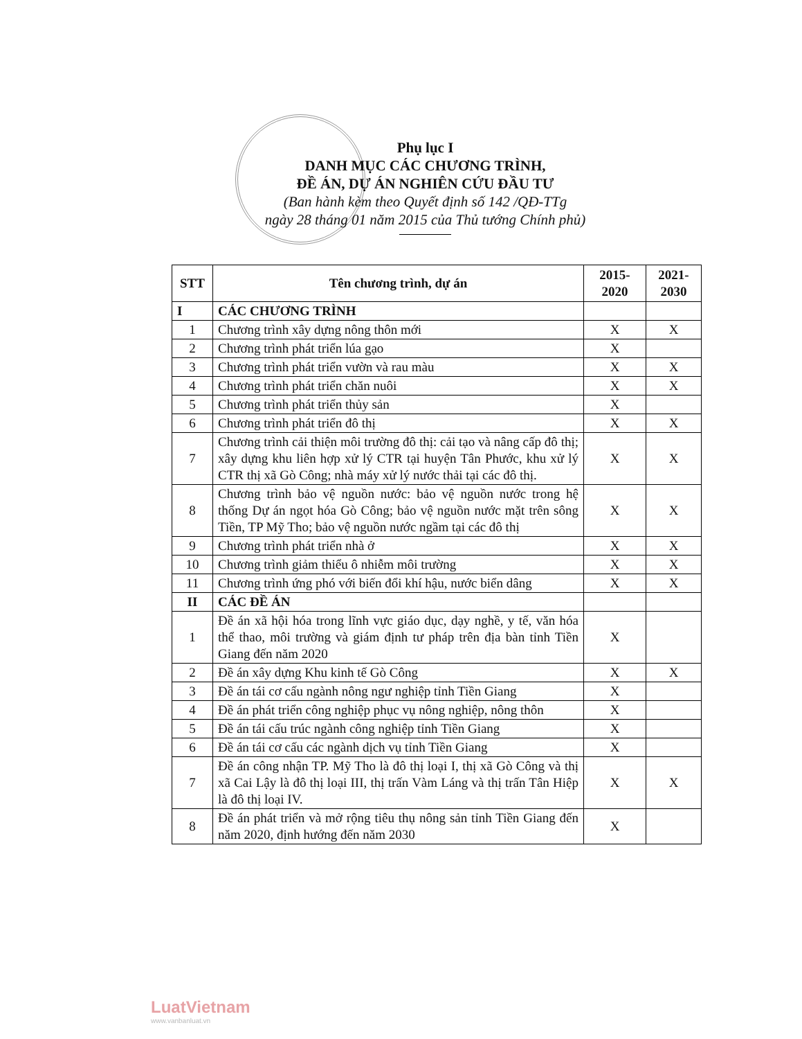Phụ lục I
DANH MỤC CÁC CHƯƠNG TRÌNH,
ĐỀ ÁN, DỰ ÁN NGHIÊN CỨU ĐẦU TƯ
(Ban hành kèm theo Quyết định số 142 /QĐ-TTg
ngày 28 tháng 01 năm 2015 của Thủ tướng Chính phủ)
| STT | Tên chương trình, dự án | 2015- 2020 | 2021- 2030 |
| --- | --- | --- | --- |
| I | CÁC CHƯƠNG TRÌNH | | |
| 1 | Chương trình xây dựng nông thôn mới | X | X |
| 2 | Chương trình phát triển lúa gạo | X | |
| 3 | Chương trình phát triển vườn và rau màu | X | X |
| 4 | Chương trình phát triển chăn nuôi | X | X |
| 5 | Chương trình phát triển thủy sản | X | |
| 6 | Chương trình phát triển đô thị | X | X |
| 7 | Chương trình cải thiện môi trường đô thị: cải tạo và nâng cấp đô thị; xây dựng khu liên hợp xử lý CTR tại huyện Tân Phước, khu xử lý CTR thị xã Gò Công; nhà máy xử lý nước thải tại các đô thị. | X | X |
| 8 | Chương trình bảo vệ nguồn nước: bảo vệ nguồn nước trong hệ thống Dự án ngọt hóa Gò Công; bảo vệ nguồn nước mặt trên sông Tiền, TP Mỹ Tho; bảo vệ nguồn nước ngầm tại các đô thị | X | X |
| 9 | Chương trình phát triển nhà ở | X | X |
| 10 | Chương trình giảm thiểu ô nhiễm môi trường | X | X |
| 11 | Chương trình ứng phó với biến đổi khí hậu, nước biển dâng | X | X |
| II | CÁC ĐỀ ÁN | | |
| 1 | Đề án xã hội hóa trong lĩnh vực giáo dục, dạy nghề, y tế, văn hóa thể thao, môi trường và giám định tư pháp trên địa bàn tỉnh Tiền Giang đến năm 2020 | X | |
| 2 | Đề án xây dựng Khu kinh tế Gò Công | X | X |
| 3 | Đề án tái cơ cấu ngành nông ngư nghiệp tỉnh Tiền Giang | X | |
| 4 | Đề án phát triển công nghiệp phục vụ nông nghiệp, nông thôn | X | |
| 5 | Đề án tái cấu trúc ngành công nghiệp tỉnh Tiền Giang | X | |
| 6 | Đề án tái cơ cấu các ngành dịch vụ tỉnh Tiền Giang | X | |
| 7 | Đề án công nhận TP. Mỹ Tho là đô thị loại I, thị xã Gò Công và thị xã Cai Lậy là đô thị loại III, thị trấn Vàm Láng và thị trấn Tân Hiệp là đô thị loại IV. | X | X |
| 8 | Đề án phát triển và mở rộng tiêu thụ nông sản tỉnh Tiền Giang đến năm 2020, định hướng đến năm 2030 | X | |
LuatVietnam
www.vanbanluat.vn